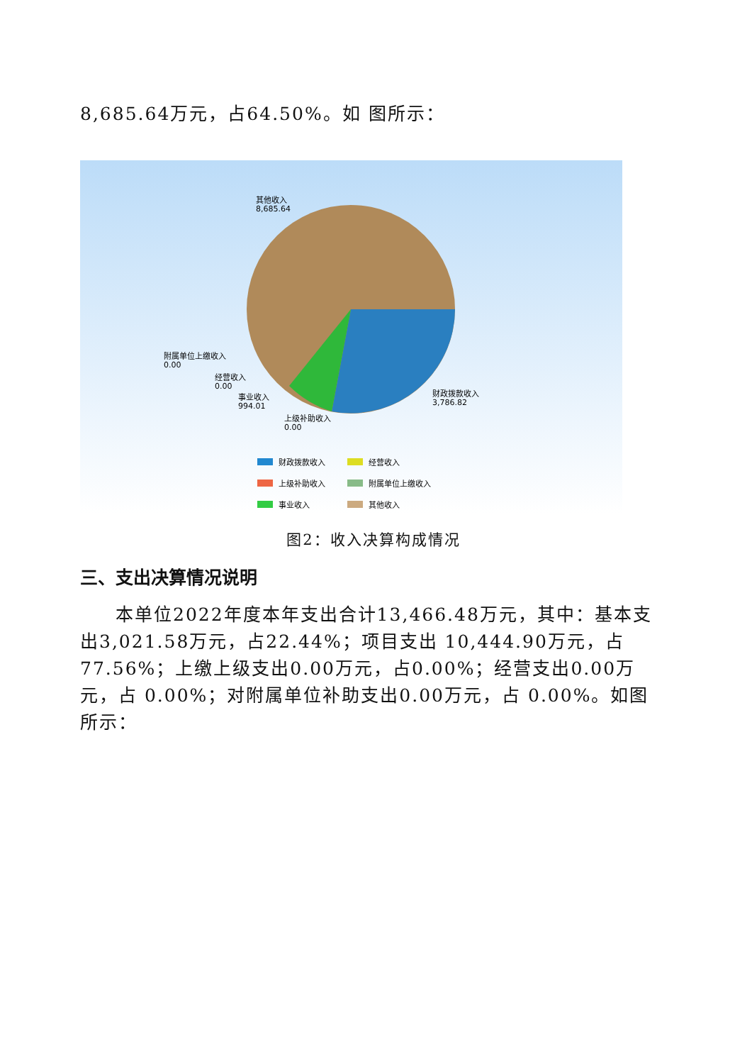8,685.64万元，占64.50%。如 图所示：
财政拨款收入
经营收入
上级补助收入
附属单位上缴收入
事业收入
其他收入
其他收入
8,685.64
附属单位上缴收入
0.00
经营收入
0.00
事业收入
994.01
上级补助收入
0.00
财政拨款收入
3,786.82
图2：收入决算构成情况
三、支出决算情况说明
本单位2022年度本年支出合计13,466.48万元，其中：基本支出3,021.58万元，占22.44%；项目支出 10,444.90万元，占77.56%；上缴上级支出0.00万元，占0.00%；经营支出0.00万元，占 0.00%；对附属单位补助支出0.00万元，占 0.00%。如图所示：